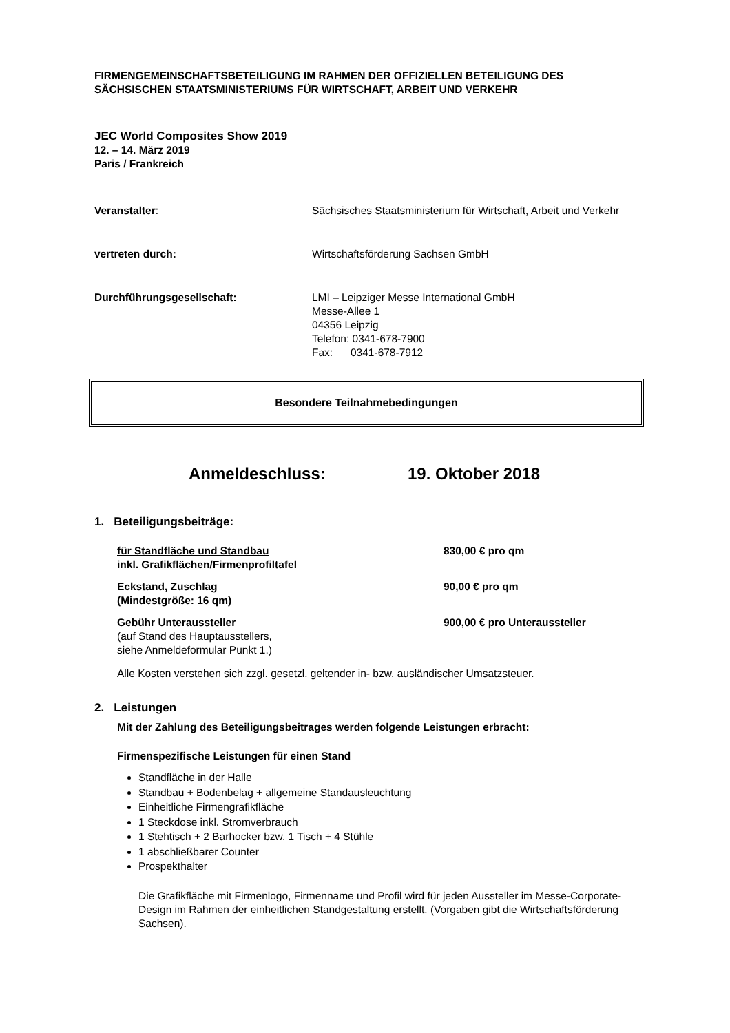FIRMENGEMEINSCHAFTSBETEILIGUNG IM RAHMEN DER OFFIZIELLEN BETEILIGUNG DES SÄCHSISCHEN STAATSMINISTERIUMS FÜR WIRTSCHAFT, ARBEIT UND VERKEHR
JEC World Composites Show 2019
12. – 14. März 2019
Paris / Frankreich
Veranstalter: Sächsisches Staatsministerium für Wirtschaft, Arbeit und Verkehr
vertreten durch: Wirtschaftsförderung Sachsen GmbH
Durchführungsgesellschaft: LMI – Leipziger Messe International GmbH
Messe-Allee 1
04356 Leipzig
Telefon: 0341-678-7900
Fax: 0341-678-7912
Besondere Teilnahmebedingungen
Anmeldeschluss: 19. Oktober 2018
1. Beteiligungsbeiträge:
für Standfläche und Standbau
inkl. Grafikflächen/Firmenprofiltafel
830,00 € pro qm
Eckstand, Zuschlag
(Mindestgröße: 16 qm)
90,00 € pro qm
Gebühr Unteraussteller
(auf Stand des Hauptausstellers,
siehe Anmeldeformular Punkt 1.)
900,00 € pro Unteraussteller
Alle Kosten verstehen sich zzgl. gesetzl. geltender in- bzw. ausländischer Umsatzsteuer.
2. Leistungen
Mit der Zahlung des Beteiligungsbeitrages werden folgende Leistungen erbracht:
Firmenspezifische Leistungen für einen Stand
Standfläche in der Halle
Standbau + Bodenbelag + allgemeine Standausleuchtung
Einheitliche Firmengrafikfläche
1 Steckdose inkl. Stromverbrauch
1 Stehtisch + 2 Barhocker bzw. 1 Tisch + 4 Stühle
1 abschließbarer Counter
Prospekthalter
Die Grafikfläche mit Firmenlogo, Firmenname und Profil wird für jeden Aussteller im Messe-Corporate-Design im Rahmen der einheitlichen Standgestaltung erstellt. (Vorgaben gibt die Wirtschaftsförderung Sachsen).